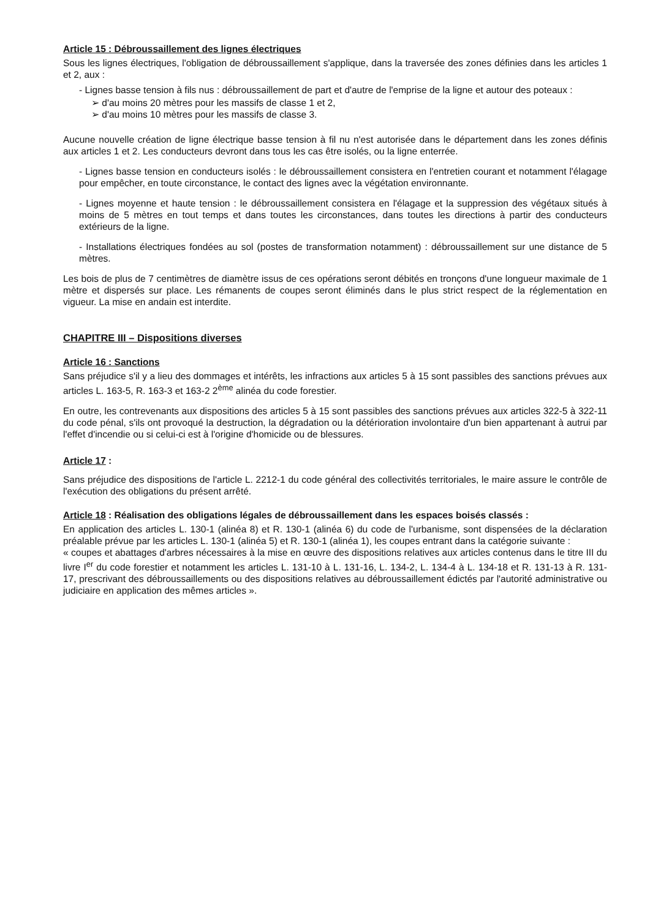Article 15 : Débroussaillement des lignes électriques
Sous les lignes électriques, l'obligation de débroussaillement s'applique, dans la traversée des zones définies dans les articles 1 et 2, aux :
- Lignes basse tension à fils nus : débroussaillement de part et d'autre de l'emprise de la ligne et autour des poteaux :
➢ d'au moins 20 mètres pour les massifs de classe 1 et 2,
➢ d'au moins 10 mètres pour les massifs de classe 3.
Aucune nouvelle création de ligne électrique basse tension à fil nu n'est autorisée dans le département dans les zones définis aux articles 1 et 2. Les conducteurs devront dans tous les cas être isolés, ou la ligne enterrée.
- Lignes basse tension en conducteurs isolés : le débroussaillement consistera en l'entretien courant et notamment l'élagage pour empêcher, en toute circonstance, le contact des lignes avec la végétation environnante.
- Lignes moyenne et haute tension : le débroussaillement consistera en l'élagage et la suppression des végétaux situés à moins de 5 mètres en tout temps et dans toutes les circonstances, dans toutes les directions à partir des conducteurs extérieurs de la ligne.
- Installations électriques fondées au sol (postes de transformation notamment) : débroussaillement sur une distance de 5 mètres.
Les bois de plus de 7 centimètres de diamètre issus de ces opérations seront débités en tronçons d'une longueur maximale de 1 mètre et dispersés sur place. Les rémanents de coupes seront éliminés dans le plus strict respect de la réglementation en vigueur. La mise en andain est interdite.
CHAPITRE III – Dispositions diverses
Article 16 : Sanctions
Sans préjudice s'il y a lieu des dommages et intérêts, les infractions aux articles 5 à 15 sont passibles des sanctions prévues aux articles L. 163-5, R. 163-3 et 163-2 2<sup>ème</sup> alinéa du code forestier.
En outre, les contrevenants aux dispositions des articles 5 à 15 sont passibles des sanctions prévues aux articles 322-5 à 322-11 du code pénal, s'ils ont provoqué la destruction, la dégradation ou la détérioration involontaire d'un bien appartenant à autrui par l'effet d'incendie ou si celui-ci est à l'origine d'homicide ou de blessures.
Article 17 :
Sans préjudice des dispositions de l'article L. 2212-1 du code général des collectivités territoriales, le maire assure le contrôle de l'exécution des obligations du présent arrêté.
Article 18 : Réalisation des obligations légales de débroussaillement dans les espaces boisés classés :
En application des articles L. 130-1 (alinéa 8) et R. 130-1 (alinéa 6) du code de l'urbanisme, sont dispensées de la déclaration préalable prévue par les articles L. 130-1 (alinéa 5) et R. 130-1 (alinéa 1), les coupes entrant dans la catégorie suivante :
« coupes et abattages d'arbres nécessaires à la mise en œuvre des dispositions relatives aux articles contenus dans le titre III du livre I<sup>er</sup> du code forestier et notamment les articles L. 131-10 à L. 131-16, L. 134-2, L. 134-4 à L. 134-18 et R. 131-13 à R. 131-17, prescrivant des débroussaillements ou des dispositions relatives au débroussaillement édictés par l'autorité administrative ou judiciaire en application des mêmes articles ».